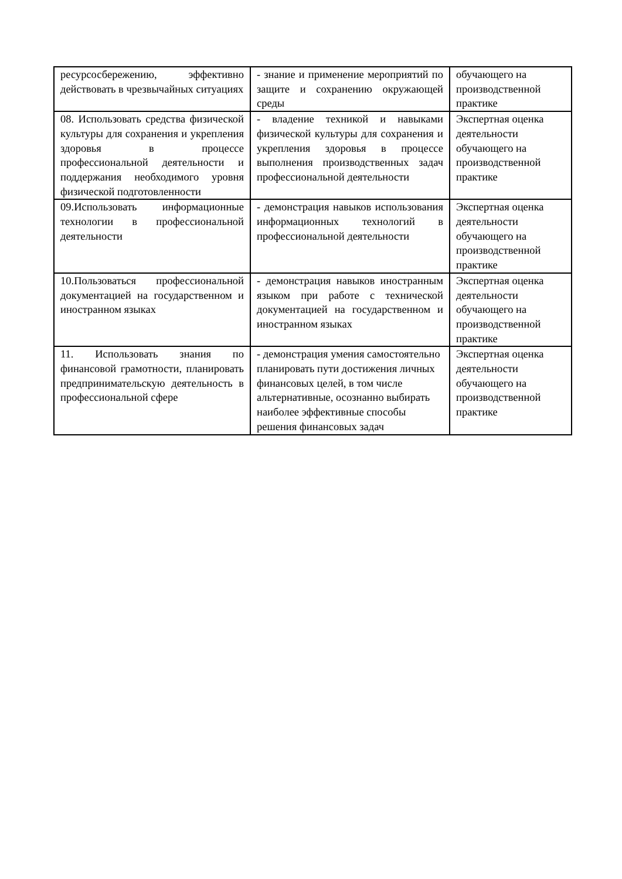| ресурсосбережению, эффективно действовать в чрезвычайных ситуациях | - знание и применение мероприятий по защите и сохранению окружающей среды | обучающего на производственной практике |
| 08. Использовать средства физической культуры для сохранения и укрепления здоровья в процессе профессиональной деятельности и поддержания необходимого уровня физической подготовленности | - владение техникой и навыками физической культуры для сохранения и укрепления здоровья в процессе выполнения производственных задач профессиональной деятельности | Экспертная оценка деятельности обучающего на производственной практике |
| 09.Использовать информационные технологии в профессиональной деятельности | - демонстрация навыков использования информационных технологий в профессиональной деятельности | Экспертная оценка деятельности обучающего на производственной практике |
| 10.Пользоваться профессиональной документацией на государственном и иностранном языках | - демонстрация навыков иностранным языком при работе с технической документацией на государственном и иностранном языках | Экспертная оценка деятельности обучающего на производственной практике |
| 11. Использовать знания по финансовой грамотности, планировать предпринимательскую деятельность в профессиональной сфере | - демонстрация умения самостоятельно планировать пути достижения личных финансовых целей, в том числе альтернативные, осознанно выбирать наиболее эффективные способы решения финансовых задач | Экспертная оценка деятельности обучающего на производственной практике |